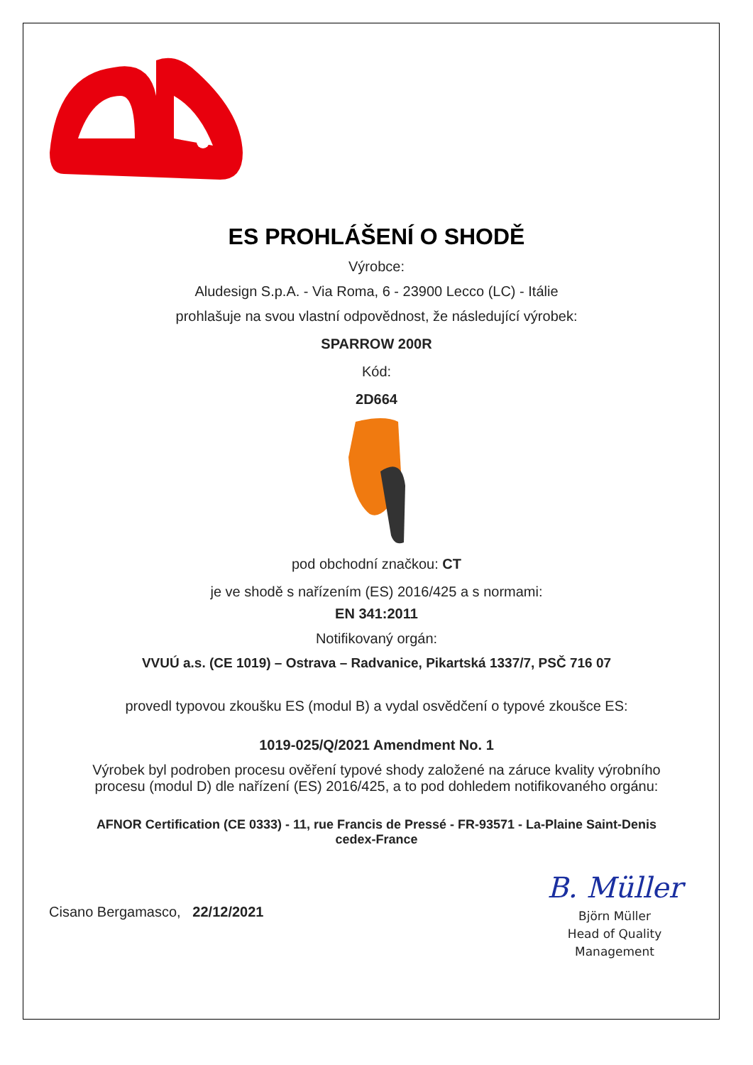ES PROHLÁŠENÍ O SHODĚ
Výrobce:
Aludesign S.p.A. - Via Roma, 6 - 23900 Lecco (LC) - Itálie
prohlašuje na svou vlastní odpovědnost, že následující výrobek:
SPARROW 200R
Kód:
2D664
pod obchodní značkou: CT
je ve shodě s nařízením (ES) 2016/425 a s normami:
EN 341:2011
Notifikovaný orgán:
VVUÚ a.s. (CE 1019) – Ostrava – Radvanice, Pikartská 1337/7, PSČ 716 07
provedl typovou zkoušku ES (modul B) a vydal osvědčení o typové zkoušce ES:
1019-025/Q/2021 Amendment No. 1
Výrobek byl podroben procesu ověření typové shody založené na záruce kvality výrobního
procesu (modul D) dle nařízení (ES) 2016/425, a to pod dohledem notifikovaného orgánu:
AFNOR Certification (CE 0333) - 11, rue Francis de Pressé - FR-93571 - La-Plaine Saint-Denis
cedex-France
Cisano Bergamasco, 22/12/2021
B. Müller
Björn Müller
Head of Quality
Management